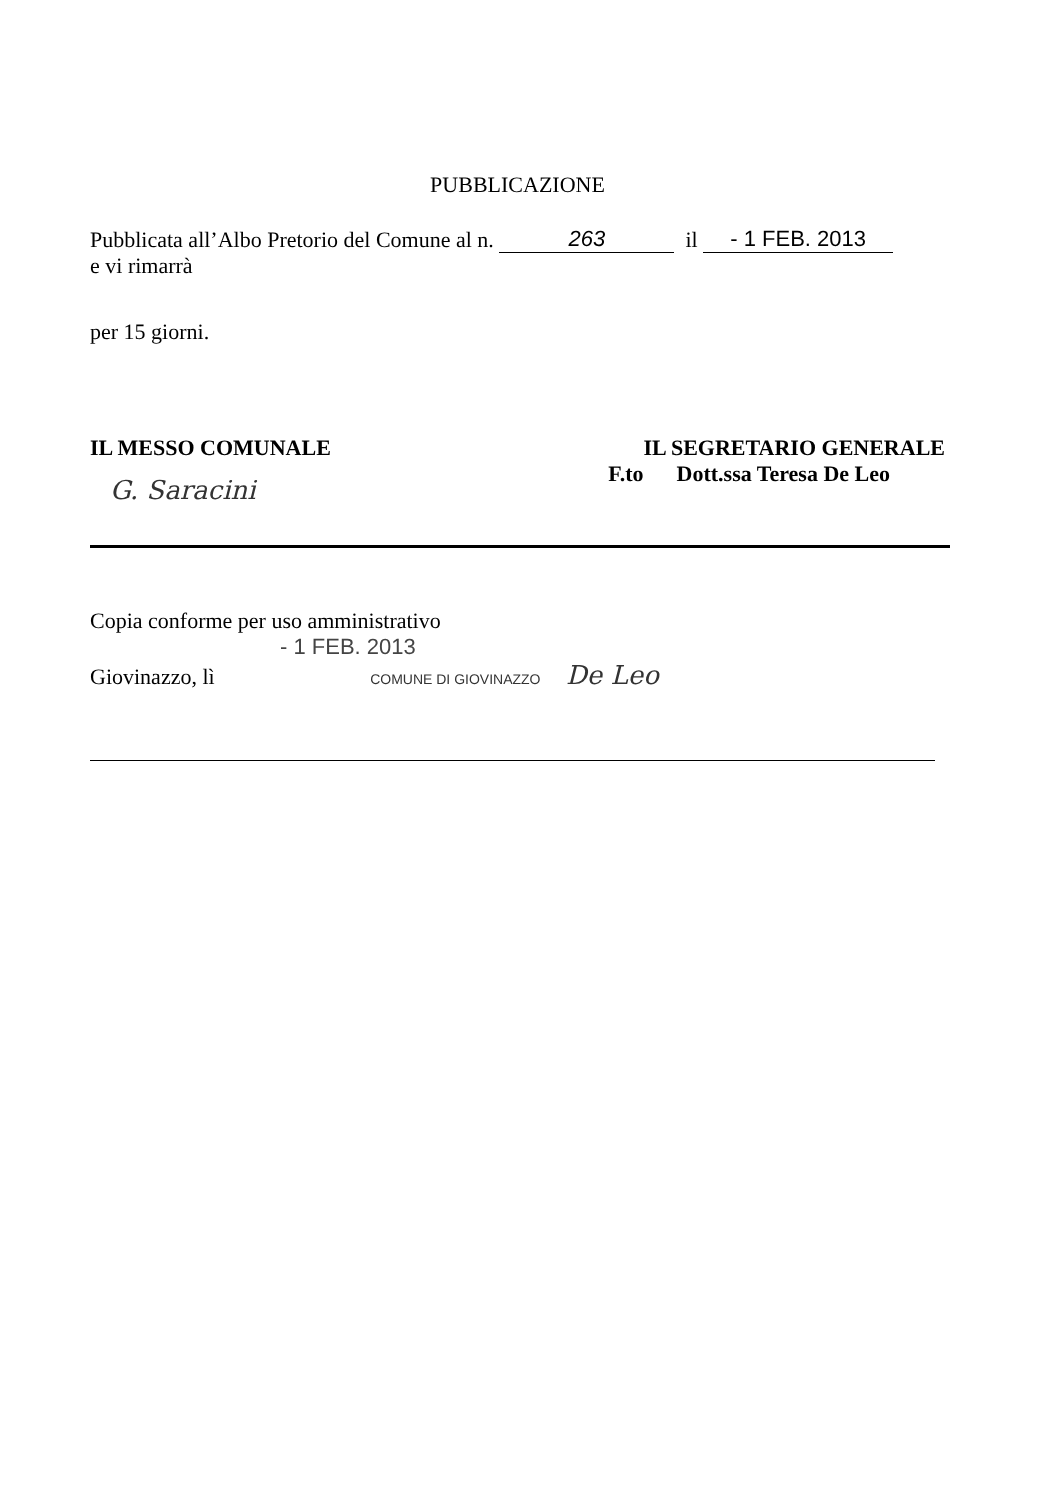PUBBLICAZIONE
Pubblicata all’Albo Pretorio del Comune al n. 263 il - 1 FEB. 2013
e vi rimarrà
per 15 giorni.
IL MESSO COMUNALE
G. Saracini
IL SEGRETARIO GENERALE
F.to Dott.ssa Teresa De Leo
Copia conforme per uso amministrativo
- 1 FEB. 2013
Giovinazzo, lì COMUNE DI GIOVINAZZO De Leo